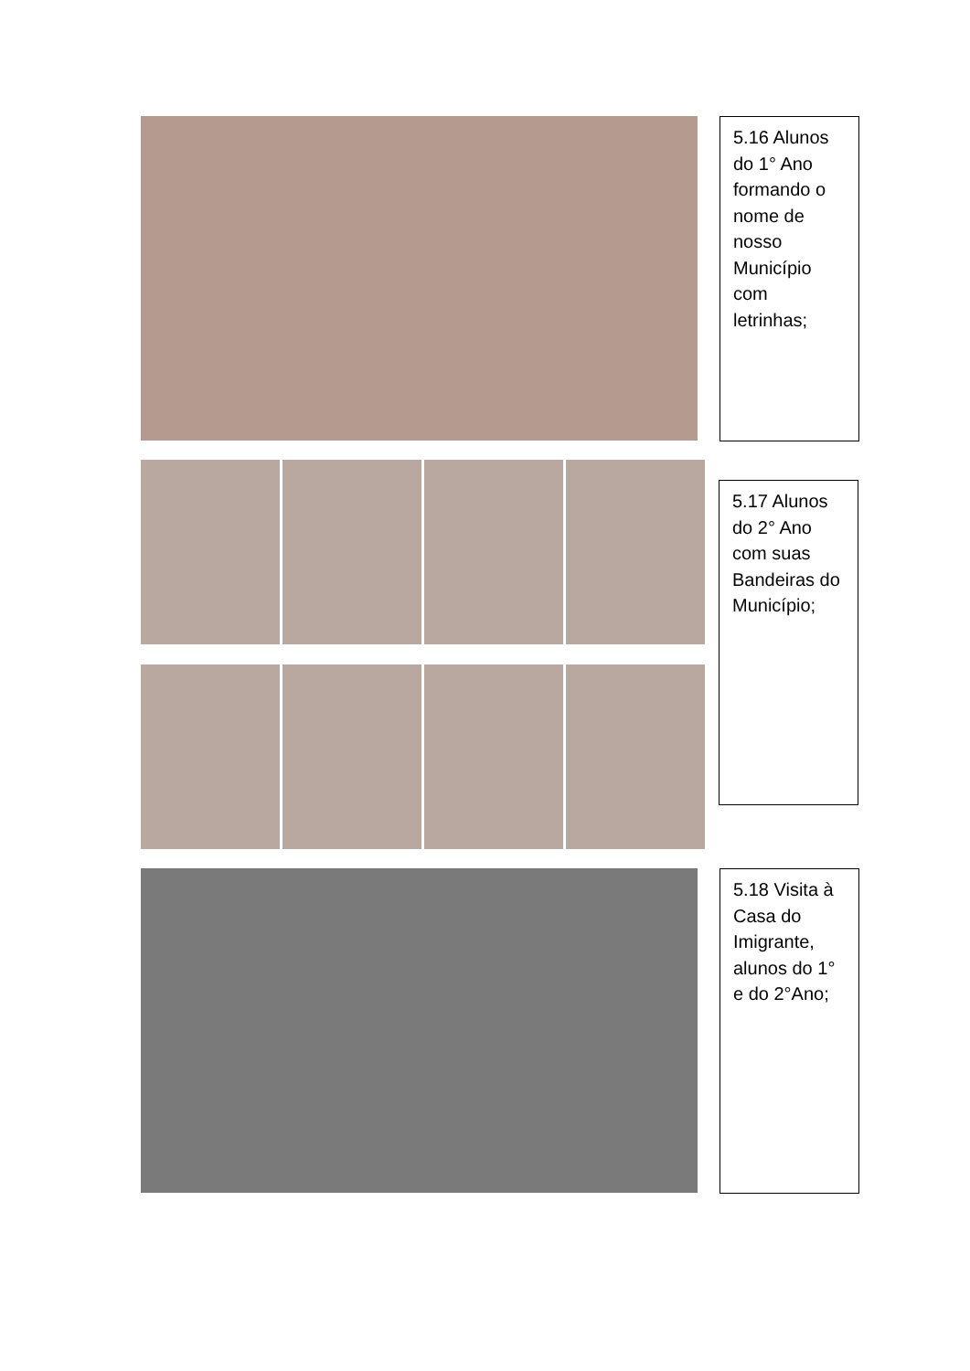5.16 Alunos do 1° Ano formando o nome de nosso Município com letrinhas;
5.17 Alunos do 2° Ano com suas Bandeiras do Município;
5.18 Visita à Casa do Imigrante, alunos do 1° e do 2°Ano;